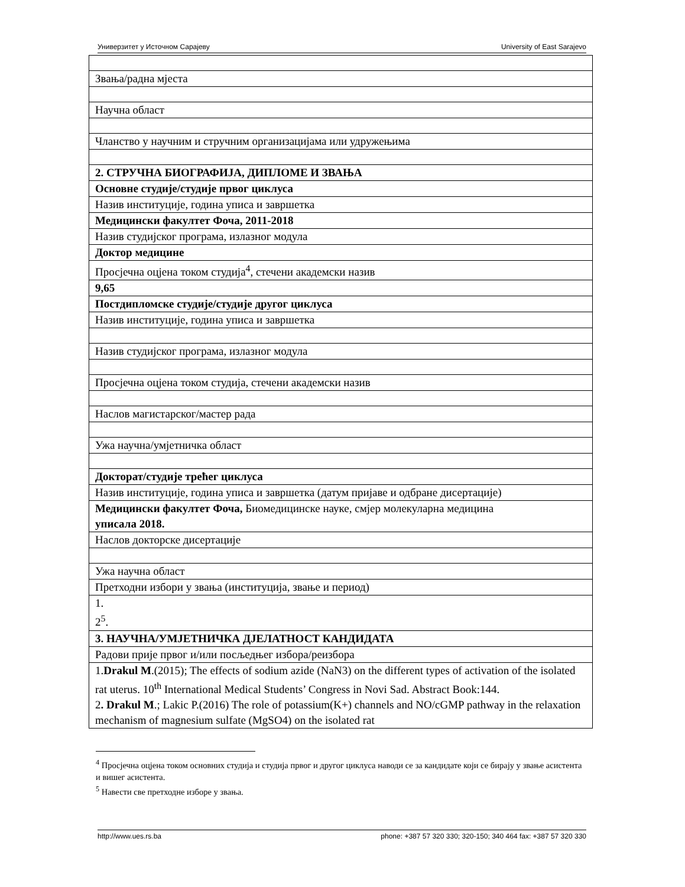Универзитет у Источном Сарајеву University of East Sarajevo
| Звања/радна мјеста |
| Научна област |
| Чланство у научним и стручним организацијама или удружењима |
| 2. СТРУЧНА БИОГРАФИЈА, ДИПЛОМЕ И ЗВАЊА |
| Основне студије/студије првог циклуса |
| Назив институције, година уписа и завршетка |
| Медицински факултет Фоча, 2011-2018 |
| Назив студијског програма, излазног модула |
| Доктор медицине |
| Просјечна оцјена током студија<sup>4</sup>, стечени академски назив |
| 9,65 |
| Постдипломске студије/студије другог циклуса |
| Назив институције, година уписа и завршетка |
| Назив студијског програма, излазног модула |
| Просјечна оцјена током студија, стечени академски назив |
| Наслов магистарског/мастер рада |
| Ужа научна/умјетничка област |
| Докторат/студије трећег циклуса |
| Назив институције, година уписа и завршетка (датум пријаве и одбране дисертације) |
| Медицински факултет Фоча, Биомедицинске науке, смјер молекуларна медицина уписала 2018. |
| Наслов докторске дисертације |
| Ужа научна област |
| Претходни избори у звања (институција, звање и период) |
| 1. 2<sup>5</sup>. |
| 3. НАУЧНА/УМЈЕТНИЧКА ДЈЕЛАТНОСТ КАНДИДАТА |
| Радови прије првог и/или посљедњег избора/реизбора |
| 1. Drakul M .(2015); The effects of sodium azide (NaN3) on the different types of activation of the isolated rat uterus. 10<sup>th</sup> International Medical Students’ Congress in Novi Sad. Abstract Book:144. 2 . Drakul M .; Lakic P.(2016) The role of potassium(K+) channels and NO/cGMP pathway in the relaxation mechanism of magnesium sulfate (MgSO4) on the isolated rat |
<sup>4</sup> Просјечна оцјена током основних студија и студија првог и другог циклуса наводи се за кандидате који се бирају у звање асистента и вишег асистента.
<sup>5</sup> Навести све претходне изборе у звања.
http://www.ues.rs.ba phone: +387 57 320 330; 320-150; 340 464 fax: +387 57 320 330